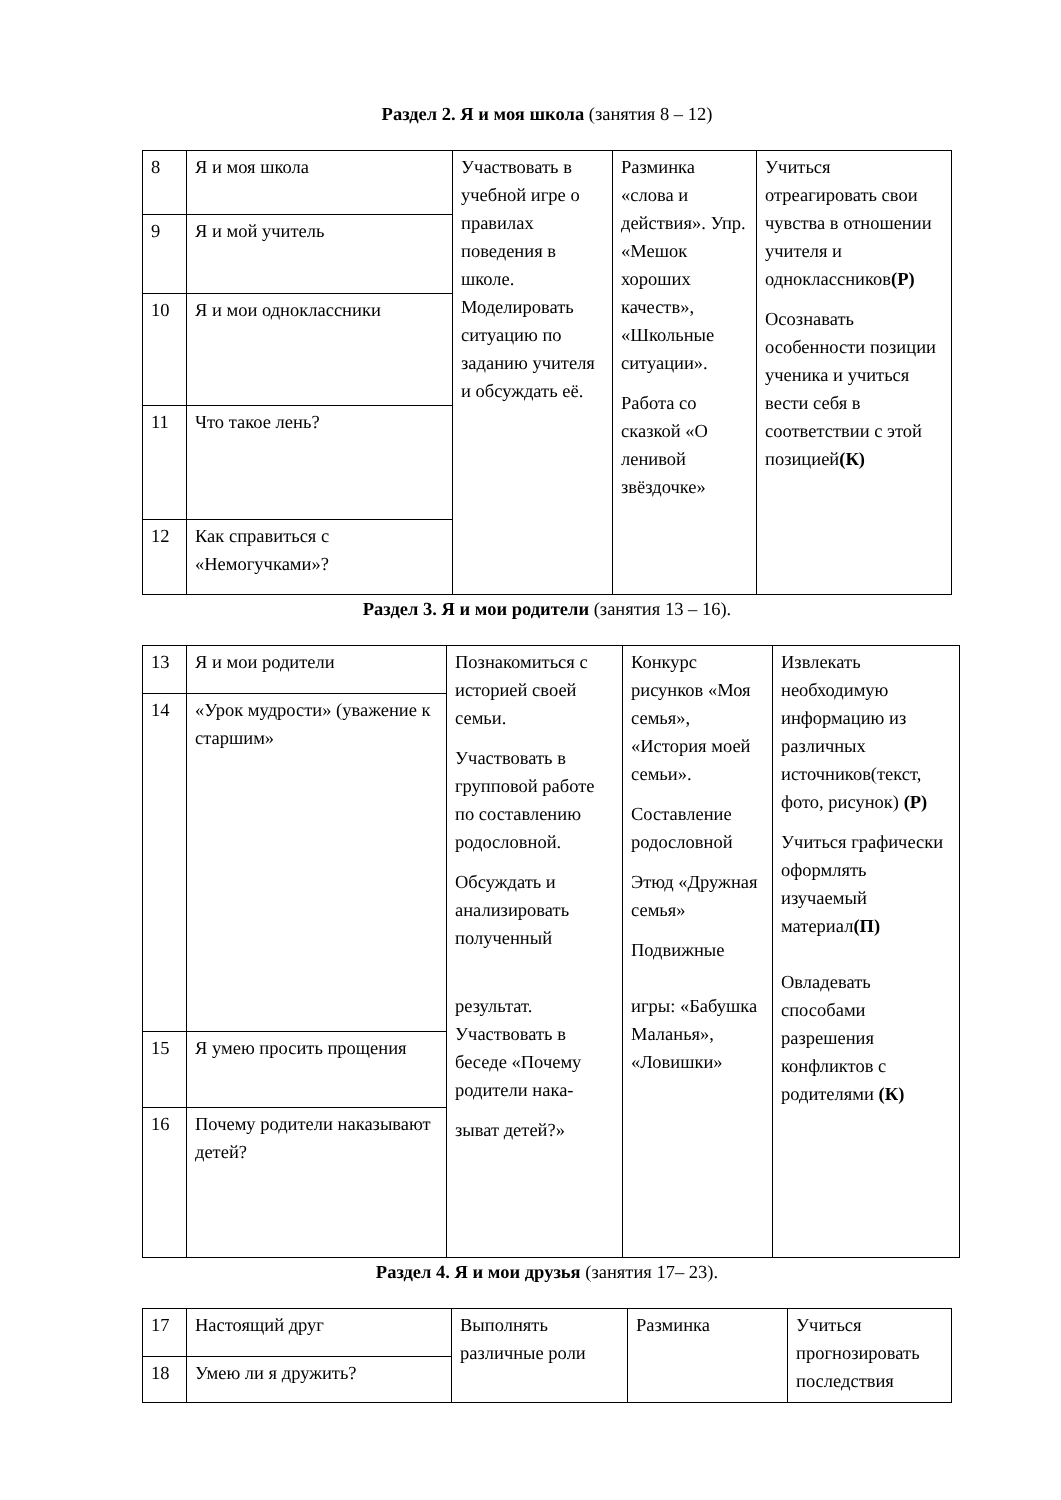Раздел 2. Я и моя школа (занятия 8 – 12)
| 8 | Я и моя школа | Участвовать в учебной игре о правилах поведения в школе. Моделировать ситуацию по заданию учителя и обсуждать её. | Разминка «слова и действия». Упр. «Мешок хороших качеств», «Школьные ситуации». Работа со сказкой «О ленивой звёздочке» | Учиться отреагировать свои чувства в отношении учителя и одноклассников (Р) Осознавать особенности позиции ученика и учиться вести себя в соответствии с этой позицией (К) |
| 9 | Я и мой учитель | | | |
| 10 | Я и мои одноклассники | | | |
| 11 | Что такое лень? | | | |
| 12 | Как справиться с «Немогучками»? | | | |
Раздел 3. Я и мои родители (занятия 13 – 16).
| 13 | Я и мои родители | Познакомиться с историей своей семьи. Участвовать в групповой работе по составлению родословной. Обсуждать и анализировать полученный результат. Участвовать в беседе «Почему родители нака- зыват детей?» | Конкурс рисунков «Моя семья», «История моей семьи». Составление родословной Этюд «Дружная семья» Подвижные игры: «Бабушка Маланья», «Ловишки» | Извлекать необходимую информацию из различных источников(текст, фото, рисунок) (Р) Учиться графически оформлять изучаемый материал (П) Овладевать способами разрешения конфликтов с родителями (К) |
| 14 | «Урок мудрости» (уважение к старшим» | | | |
| 15 | Я умею просить прощения | | | |
| 16 | Почему родители наказывают детей? | | | |
Раздел 4. Я и мои друзья (занятия 17– 23).
| 17 | Настоящий друг | Выполнять различные роли | Разминка | Учиться прогнозировать последствия |
| 18 | Умею ли я дружить? | | | |